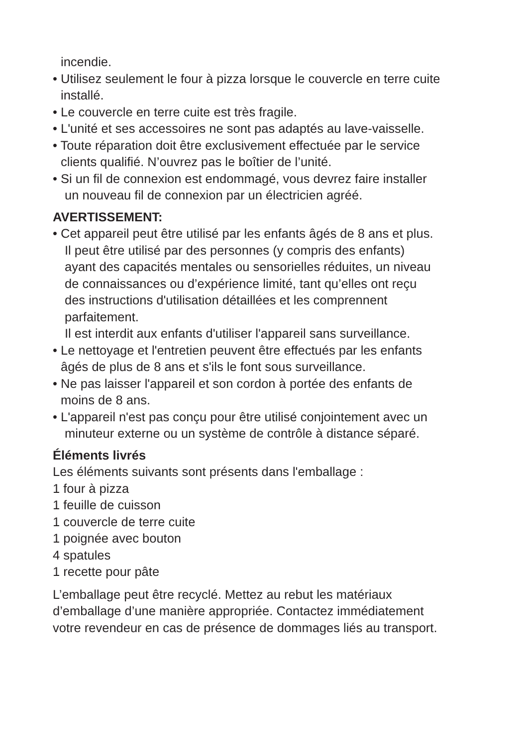incendie.
• Utilisez seulement le four à pizza lorsque le couvercle en terre cuite
installé.
• Le couvercle en terre cuite est très fragile.
• L'unité et ses accessoires ne sont pas adaptés au lave-vaisselle.
• Toute réparation doit être exclusivement effectuée par le service
clients qualifié. N’ouvrez pas le boîtier de l’unité.
• Si un fil de connexion est endommagé, vous devrez faire installer
un nouveau fil de connexion par un électricien agréé.
AVERTISSEMENT:
• Cet appareil peut être utilisé par les enfants âgés de 8 ans et plus.
Il peut être utilisé par des personnes (y compris des enfants)
ayant des capacités mentales ou sensorielles réduites, un niveau
de connaissances ou d’expérience limité, tant qu’elles ont reçu
des instructions d'utilisation détaillées et les comprennent
parfaitement.
Il est interdit aux enfants d'utiliser l'appareil sans surveillance.
• Le nettoyage et l'entretien peuvent être effectués par les enfants
âgés de plus de 8 ans et s'ils le font sous surveillance.
• Ne pas laisser l'appareil et son cordon à portée des enfants de
moins de 8 ans.
• L'appareil n'est pas conçu pour être utilisé conjointement avec un
minuteur externe ou un système de contrôle à distance séparé.
Éléments livrés
Les éléments suivants sont présents dans l'emballage :
1 four à pizza
1 feuille de cuisson
1 couvercle de terre cuite
1 poignée avec bouton
4 spatules
1 recette pour pâte
L’emballage peut être recyclé. Mettez au rebut les matériaux
d’emballage d’une manière appropriée. Contactez immédiatement
votre revendeur en cas de présence de dommages liés au transport.